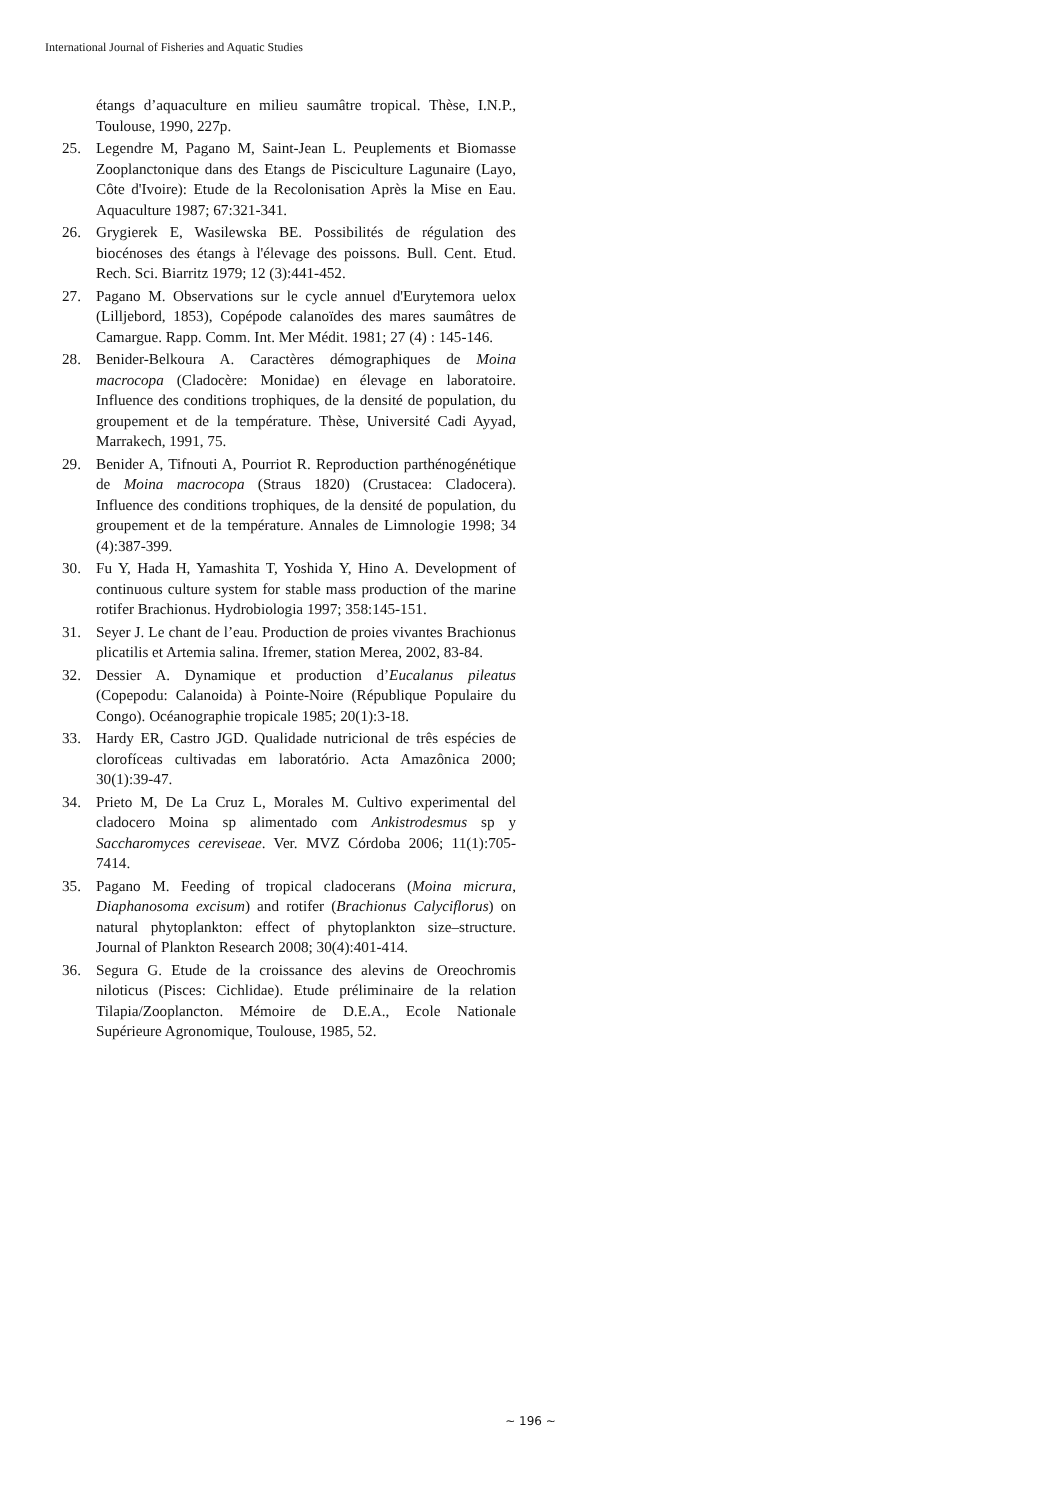International Journal of Fisheries and Aquatic Studies
étangs d’aquaculture en milieu saumâtre tropical. Thèse, I.N.P., Toulouse, 1990, 227p.
25.
Legendre M, Pagano M, Saint-Jean L. Peuplements et Biomasse Zooplanctonique dans des Etangs de Pisciculture Lagunaire (Layo, Côte d'Ivoire): Etude de la Recolonisation Après la Mise en Eau. Aquaculture 1987; 67:321-341.
26.
Grygierek E, Wasilewska BE. Possibilités de régulation des biocénoses des étangs à l'élevage des poissons. Bull. Cent. Etud. Rech. Sci. Biarritz 1979; 12 (3):441-452.
27.
Pagano M. Observations sur le cycle annuel d'Eurytemora uelox (Lilljebord, 1853), Copépode calanoïdes des mares saumâtres de Camargue. Rapp. Comm. Int. Mer Médit. 1981; 27 (4) : 145-146.
28.
Benider-Belkoura A. Caractères démographiques de Moina macrocopa (Cladocère: Monidae) en élevage en laboratoire. Influence des conditions trophiques, de la densité de population, du groupement et de la température. Thèse, Université Cadi Ayyad, Marrakech, 1991, 75.
29.
Benider A, Tifnouti A, Pourriot R. Reproduction parthénogénétique de Moina macrocopa (Straus 1820) (Crustacea: Cladocera). Influence des conditions trophiques, de la densité de population, du groupement et de la température. Annales de Limnologie 1998; 34 (4):387-399.
30.
Fu Y, Hada H, Yamashita T, Yoshida Y, Hino A. Development of continuous culture system for stable mass production of the marine rotifer Brachionus. Hydrobiologia 1997; 358:145-151.
31.
Seyer J. Le chant de l’eau. Production de proies vivantes Brachionus plicatilis et Artemia salina. Ifremer, station Merea, 2002, 83-84.
32.
Dessier A. Dynamique et production d’Eucalanus pileatus (Copepodu: Calanoida) à Pointe-Noire (République Populaire du Congo). Océanographie tropicale 1985; 20(1):3-18.
33.
Hardy ER, Castro JGD. Qualidade nutricional de três espécies de clorofíceas cultivadas em laboratório. Acta Amazônica 2000; 30(1):39-47.
34.
Prieto M, De La Cruz L, Morales M. Cultivo experimental del cladocero Moina sp alimentado com Ankistrodesmus sp y Saccharomyces cereviseae. Ver. MVZ Córdoba 2006; 11(1):705-7414.
35.
Pagano M. Feeding of tropical cladocerans (Moina micrura, Diaphanosoma excisum) and rotifer (Brachionus Calyciflorus) on natural phytoplankton: effect of phytoplankton size–structure. Journal of Plankton Research 2008; 30(4):401-414.
36.
Segura G. Etude de la croissance des alevins de Oreochromis niloticus (Pisces: Cichlidae). Etude préliminaire de la relation Tilapia/Zooplancton. Mémoire de D.E.A., Ecole Nationale Supérieure Agronomique, Toulouse, 1985, 52.
~ 196 ~